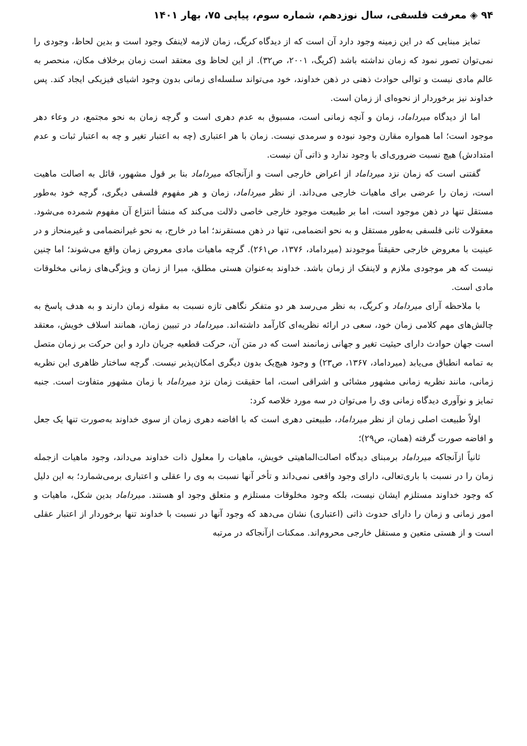۹۴ ◈ معرفت فلسفی، سال نوزدهم، شماره سوم، پیاپی ۷۵، بهار ۱۴۰۱
تمایز مبنایی که در این زمینه وجود دارد آن است که از دیدگاه کریگ، زمان لازمه لاینفک وجود است و بدین لحاظ، وجودی را نمی‌توان تصور نمود که زمان نداشته باشد (کریگ، ۲۰۰۱، ص۳۲). از این لحاظ وی معتقد است زمان برخلاف مکان، منحصر به عالم مادی نیست و توالی حوادث ذهنی در ذهن خداوند، خود می‌تواند سلسله‌ای زمانی بدون وجود اشیای فیزیکی ایجاد کند. پس خداوند نیز برخوردار از نحوه‌ای از زمان است.
اما از دیدگاه میرداماد، زمان و آنچه زمانی است، مسبوق به عدم دهری است و گرچه زمان به نحو مجتمع، در وعاء دهر موجود است؛ اما همواره مقارن وجود نبوده و سرمدی نیست. زمان با هر اعتباری (چه به اعتبار تغیر و چه به اعتبار ثبات و عدم امتدادش) هیچ نسبت ضروری‌ای با وجود ندارد و ذاتی آن نیست.
گفتنی است که زمان نزد میرداماد از اعراض خارجی است و ازآنجاکه میرداماد بنا بر قول مشهور، قائل به اصالت ماهیت است، زمان را عرضی برای ماهیات خارجی می‌داند. از نظر میرداماد، زمان و هر مفهوم فلسفی دیگری، گرچه خود به‌طور مستقل تنها در ذهن موجود است، اما بر طبیعت موجود خارجی خاصی دلالت می‌کند که منشأ انتزاع آن مفهوم شمرده می‌شود. معقولات ثانی فلسفی به‌طور مستقل و به نحو انضمامی، تنها در ذهن مستقرند؛ اما در خارج، به نحو غیرانضمامی و غیرمنحاز و در عینیت با معروض خارجی حقیقتاً موجودند (میرداماد، ۱۳۷۶، ص۲۶۱). گرچه ماهیات مادی معروض زمان واقع می‌شوند؛ اما چنین نیست که هر موجودی ملازم و لاینفک از زمان باشد. خداوند به‌عنوان هستی مطلق، مبرا از زمان و ویژگی‌های زمانی مخلوقات مادی است.
با ملاحظه آرای میرداماد و کریگ، به نظر می‌رسد هر دو متفکر نگاهی تازه نسبت به مقوله زمان دارند و به هدف پاسخ به چالش‌های مهم کلامی زمان خود، سعی در ارائه نظریه‌ای کارآمد داشته‌اند. میرداماد در تبیین زمان، همانند اسلاف خویش، معتقد است جهان حوادث دارای حیثیت تغیر و جهانی زمانمند است که در متن آن، حرکت قطعیه جریان دارد و این حرکت بر زمان متصل به تمامه انطباق می‌یابد (میرداماد، ۱۳۶۷، ص۲۳) و وجود هیچ‌یک بدون دیگری امکان‌پذیر نیست. گرچه ساختار ظاهری این نظریه زمانی، مانند نظریه زمانی مشهور مشائی و اشراقی است، اما حقیقت زمان نزد میرداماد با زمان مشهور متفاوت است. جنبه تمایز و نوآوری دیدگاه زمانی وی را می‌توان در سه مورد خلاصه کرد:
اولاً طبیعت اصلی زمان از نظر میرداماد، طبیعتی دهری است که با افاضه دهری زمان از سوی خداوند به‌صورت تنها یک جعل و افاضه صورت گرفته (همان، ص۲۹)؛
ثانیاً ازآنجاکه میرداماد برمبنای دیدگاه اصالت‌الماهیتی خویش، ماهیات را معلول ذات خداوند می‌داند، وجود ماهیات ازجمله زمان را در نسبت با باری‌تعالی، دارای وجود واقعی نمی‌داند و تأخر آنها نسبت به وی را عقلی و اعتباری برمی‌شمارد؛ به این دلیل که وجود خداوند مستلزم ایشان نیست، بلکه وجود مخلوقات مستلزم و متعلق وجود او هستند. میرداماد بدین شکل، ماهیات و امور زمانی و زمان را دارای حدوث ذاتی (اعتباری) نشان می‌دهد که وجود آنها در نسبت با خداوند تنها برخوردار از اعتبار عقلی است و از هستی متعین و مستقل خارجی محروم‌اند. ممکنات ازآنجاکه در مرتبه